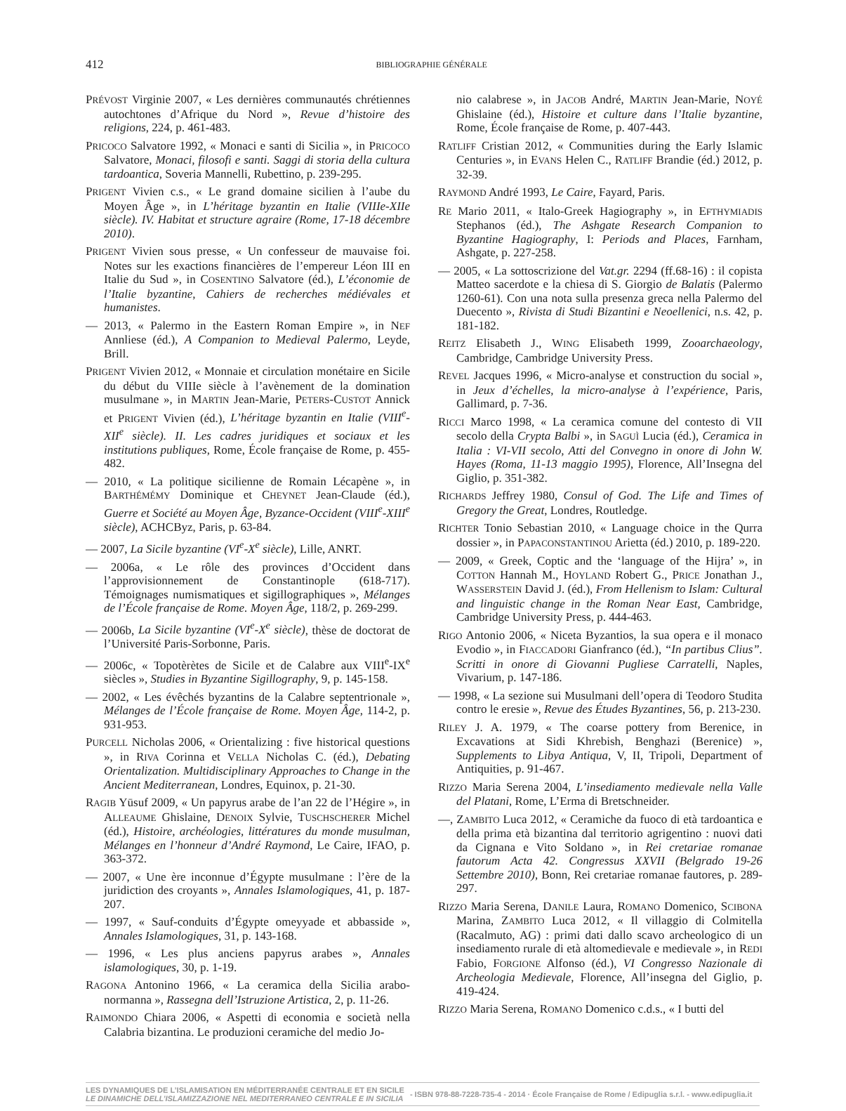412
BIBLIOGRAPHIE GÉNÉRALE
PRÉVOST Virginie 2007, « Les dernières communautés chrétiennes autochtones d’Afrique du Nord », Revue d’histoire des religions, 224, p. 461-483.
PRICOCO Salvatore 1992, « Monaci e santi di Sicilia », in PRICOCO Salvatore, Monaci, filosofi e santi. Saggi di storia della cultura tardoantica, Soveria Mannelli, Rubettino, p. 239-295.
PRIGENT Vivien c.s., « Le grand domaine sicilien à l’aube du Moyen Âge », in L’héritage byzantin en Italie (VIIIe-XIIe siècle). IV. Habitat et structure agraire (Rome, 17-18 décembre 2010).
PRIGENT Vivien sous presse, « Un confesseur de mauvaise foi. Notes sur les exactions financières de l’empereur Léon III en Italie du Sud », in COSENTINO Salvatore (éd.), L’économie de l’Italie byzantine, Cahiers de recherches médiévales et humanistes.
— 2013, « Palermo in the Eastern Roman Empire », in NEF Annliese (éd.), A Companion to Medieval Palermo, Leyde, Brill.
PRIGENT Vivien 2012, « Monnaie et circulation monétaire en Sicile du début du VIIIe siècle à l’avènement de la domination musulmane », in MARTIN Jean-Marie, PETERS-CUSTOT Annick et PRIGENT Vivien (éd.), L’héritage byzantin en Italie (VIII<sup>e</sup>-XII<sup>e</sup> siècle). II. Les cadres juridiques et sociaux et les institutions publiques, Rome, École française de Rome, p. 455-482.
— 2010, « La politique sicilienne de Romain Lécapène », in BARTHÉMÉMY Dominique et CHEYNET Jean-Claude (éd.), Guerre et Société au Moyen Âge, Byzance-Occident (VIII<sup>e</sup>-XIII<sup>e</sup> siècle), ACHCByz, Paris, p. 63-84.
— 2007, La Sicile byzantine (VI<sup>e</sup>-X<sup>e</sup> siècle), Lille, ANRT.
— 2006a, « Le rôle des provinces d’Occident dans l’approvisionnement de Constantinople (618-717). Témoignages numismatiques et sigillographiques », Mélanges de l’École française de Rome. Moyen Âge, 118/2, p. 269-299.
— 2006b, La Sicile byzantine (VI<sup>e</sup>-X<sup>e</sup> siècle), thèse de doctorat de l’Université Paris-Sorbonne, Paris.
— 2006c, « Topotèrètes de Sicile et de Calabre aux VIII<sup>e</sup>-IX<sup>e</sup> siècles », Studies in Byzantine Sigillography, 9, p. 145-158.
— 2002, « Les évêchés byzantins de la Calabre septentrionale », Mélanges de l’École française de Rome. Moyen Âge, 114-2, p. 931-953.
PURCELL Nicholas 2006, « Orientalizing : five historical questions », in RIVA Corinna et VELLA Nicholas C. (éd.), Debating Orientalization. Multidisciplinary Approaches to Change in the Ancient Mediterranean, Londres, Equinox, p. 21-30.
RAGIB Yūsuf 2009, « Un papyrus arabe de l’an 22 de l’Hégire », in ALLEAUME Ghislaine, DENOIX Sylvie, TUSCHSCHERER Michel (éd.), Histoire, archéologies, littératures du monde musulman, Mélanges en l’honneur d’André Raymond, Le Caire, IFAO, p. 363-372.
— 2007, « Une ère inconnue d’Égypte musulmane : l’ère de la juridiction des croyants », Annales Islamologiques, 41, p. 187-207.
— 1997, « Sauf-conduits d’Égypte omeyyade et abbasside », Annales Islamologiques, 31, p. 143-168.
— 1996, « Les plus anciens papyrus arabes », Annales islamologiques, 30, p. 1-19.
RAGONA Antonino 1966, « La ceramica della Sicilia arabo-normanna », Rassegna dell’Istruzione Artistica, 2, p. 11-26.
RAIMONDO Chiara 2006, « Aspetti di economia e società nella Calabria bizantina. Le produzioni ceramiche del medio Jo-
nio calabrese », in JACOB André, MARTIN Jean-Marie, NOYÉ Ghislaine (éd.), Histoire et culture dans l’Italie byzantine, Rome, École française de Rome, p. 407-443.
RATLIFF Cristian 2012, « Communities during the Early Islamic Centuries », in EVANS Helen C., RATLIFF Brandie (éd.) 2012, p. 32-39.
RAYMOND André 1993, Le Caire, Fayard, Paris.
RE Mario 2011, « Italo-Greek Hagiography », in EFTHYMIADIS Stephanos (éd.), The Ashgate Research Companion to Byzantine Hagiography, I: Periods and Places, Farnham, Ashgate, p. 227-258.
— 2005, « La sottoscrizione del Vat.gr. 2294 (ff.68-16) : il copista Matteo sacerdote e la chiesa di S. Giorgio de Balatis (Palermo 1260-61). Con una nota sulla presenza greca nella Palermo del Duecento », Rivista di Studi Bizantini e Neoellenici, n.s. 42, p. 181-182.
REITZ Elisabeth J., WING Elisabeth 1999, Zooarchaeology, Cambridge, Cambridge University Press.
REVEL Jacques 1996, « Micro-analyse et construction du social », in Jeux d’échelles, la micro-analyse à l’expérience, Paris, Gallimard, p. 7-36.
RICCI Marco 1998, « La ceramica comune del contesto di VII secolo della Crypta Balbi », in SAGUÌ Lucia (éd.), Ceramica in Italia : VI-VII secolo, Atti del Convegno in onore di John W. Hayes (Roma, 11-13 maggio 1995), Florence, All’Insegna del Giglio, p. 351-382.
RICHARDS Jeffrey 1980, Consul of God. The Life and Times of Gregory the Great, Londres, Routledge.
RICHTER Tonio Sebastian 2010, « Language choice in the Qurra dossier », in PAPACONSTANTINOU Arietta (éd.) 2010, p. 189-220.
— 2009, « Greek, Coptic and the ‘language of the Hijra’ », in COTTON Hannah M., HOYLAND Robert G., PRICE Jonathan J., WASSERSTEIN David J. (éd.), From Hellenism to Islam: Cultural and linguistic change in the Roman Near East, Cambridge, Cambridge University Press, p. 444-463.
RIGO Antonio 2006, « Niceta Byzantios, la sua opera e il monaco Evodio », in FIACCADORI Gianfranco (éd.), “In partibus Clius”. Scritti in onore di Giovanni Pugliese Carratelli, Naples, Vivarium, p. 147-186.
— 1998, « La sezione sui Musulmani dell’opera di Teodoro Studita contro le eresie », Revue des Études Byzantines, 56, p. 213-230.
RILEY J. A. 1979, « The coarse pottery from Berenice, in Excavations at Sidi Khrebish, Benghazi (Berenice) », Supplements to Libya Antiqua, V, II, Tripoli, Department of Antiquities, p. 91-467.
RIZZO Maria Serena 2004, L’insediamento medievale nella Valle del Platani, Rome, L’Erma di Bretschneider.
—, ZAMBITO Luca 2012, « Ceramiche da fuoco di età tardoantica e della prima età bizantina dal territorio agrigentino : nuovi dati da Cignana e Vito Soldano », in Rei cretariae romanae fautorum Acta 42. Congressus XXVII (Belgrado 19-26 Settembre 2010), Bonn, Rei cretariae romanae fautores, p. 289-297.
RIZZO Maria Serena, DANILE Laura, ROMANO Domenico, SCIBONA Marina, ZAMBITO Luca 2012, « Il villaggio di Colmitella (Racalmuto, AG) : primi dati dallo scavo archeologico di un insediamento rurale di età altomedievale e medievale », in REDI Fabio, FORGIONE Alfonso (éd.), VI Congresso Nazionale di Archeologia Medievale, Florence, All’insegna del Giglio, p. 419-424.
RIZZO Maria Serena, ROMANO Domenico c.d.s., « I butti del
LES DYNAMIQUES DE L’ISLAMISATION EN MÉDITERRANÉE CENTRALE ET EN SICILE
LE DINAMICHE DELL’ISLAMIZZAZIONE NEL MEDITERRANEO CENTRALE E IN SICILIA
- ISBN 978-88-7228-735-4 - 2014 · École Française de Rome / Edipuglia s.r.l. - www.edipuglia.it